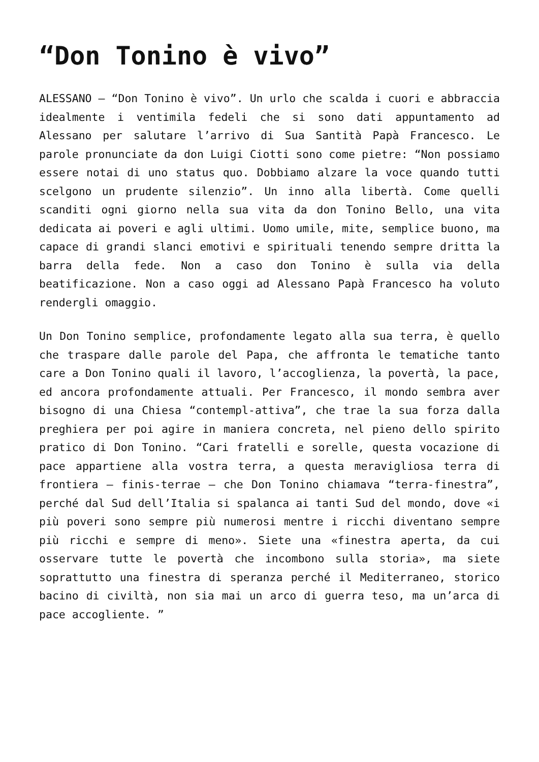“Don Tonino è vivo”
ALESSANO – “Don Tonino è vivo”. Un urlo che scalda i cuori e abbraccia idealmente i ventimila fedeli che si sono dati appuntamento ad Alessano per salutare l’arrivo di Sua Santità Papà Francesco. Le parole pronunciate da don Luigi Ciotti sono come pietre: “Non possiamo essere notai di uno status quo. Dobbiamo alzare la voce quando tutti scelgono un prudente silenzio”. Un inno alla libertà. Come quelli scanditi ogni giorno nella sua vita da don Tonino Bello, una vita dedicata ai poveri e agli ultimi. Uomo umile, mite, semplice buono, ma capace di grandi slanci emotivi e spirituali tenendo sempre dritta la barra della fede. Non a caso don Tonino è sulla via della beatificazione. Non a caso oggi ad Alessano Papà Francesco ha voluto rendergli omaggio.
Un Don Tonino semplice, profondamente legato alla sua terra, è quello che traspare dalle parole del Papa, che affronta le tematiche tanto care a Don Tonino quali il lavoro, l’accoglienza, la povertà, la pace, ed ancora profondamente attuali. Per Francesco, il mondo sembra aver bisogno di una Chiesa “contempl-attiva”, che trae la sua forza dalla preghiera per poi agire in maniera concreta, nel pieno dello spirito pratico di Don Tonino. “Cari fratelli e sorelle, questa vocazione di pace appartiene alla vostra terra, a questa meravigliosa terra di frontiera – finis-terrae – che Don Tonino chiamava “terra-finestra”, perché dal Sud dell’Italia si spalanca ai tanti Sud del mondo, dove «i più poveri sono sempre più numerosi mentre i ricchi diventano sempre più ricchi e sempre di meno». Siete una «finestra aperta, da cui osservare tutte le povertà che incombono sulla storia», ma siete soprattutto una finestra di speranza perché il Mediterraneo, storico bacino di civiltà, non sia mai un arco di guerra teso, ma un’arca di pace accogliente. ”